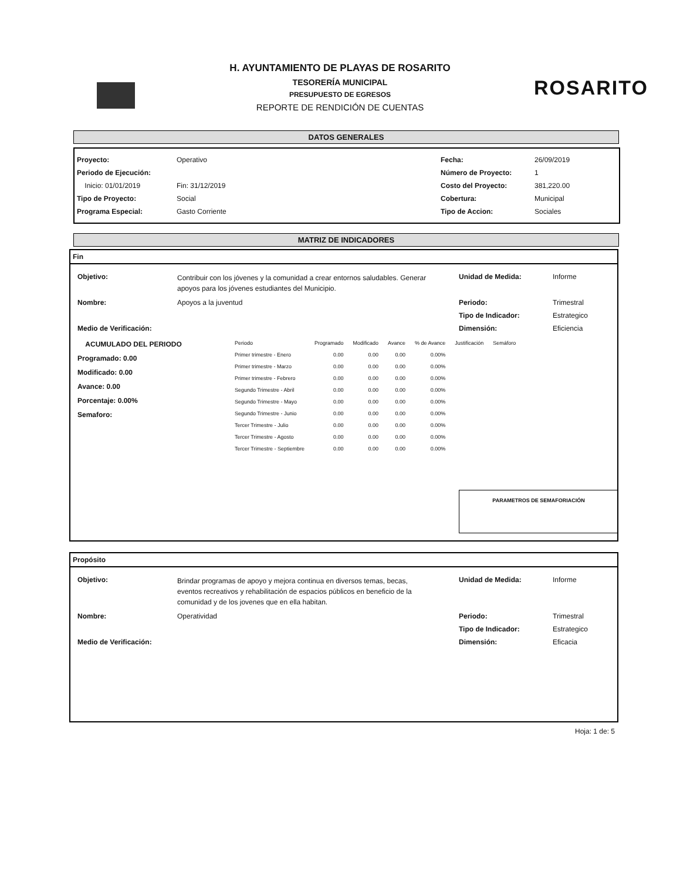ROSARITO
H. AYUNTAMIENTO DE PLAYAS DE ROSARITO
TESORERÍA MUNICIPAL
PRESUPUESTO DE EGRESOS
REPORTE DE RENDICIÓN DE CUENTAS
DATOS GENERALES
Proyecto: Operativo Fecha: 26/09/2019
Periodo de Ejecución: Número de Proyecto: 1
Inicio: 01/01/2019 Fin: 31/12/2019 Costo del Proyecto: 381,220.00
Tipo de Proyecto: Social Cobertura: Municipal
Programa Especial: Gasto Corriente Tipo de Accion: Sociales
MATRIZ DE INDICADORES
Fin
Objetivo: Contribuir con los jóvenes y la comunidad a crear entornos saludables. Generar apoyos para los jóvenes estudiantes del Municipio. Unidad de Medida: Informe
Nombre: Apoyos a la juventud Periodo: Trimestral
Tipo de Indicador: Estrategico
Medio de Verificación: Dimensión: Eficiencia
ACUMULADO DEL PERIODO
Programado: 0.00
Modificado: 0.00
Avance: 0.00
Porcentaje: 0.00%
Semaforo:
| Periodo | Programado | Modificado | Avance | % de Avance | Justificación | Semáforo |
| --- | --- | --- | --- | --- | --- | --- |
| Primer trimestre - Enero | 0.00 | 0.00 | 0.00 | 0.00% | | |
| Primer trimestre - Marzo | 0.00 | 0.00 | 0.00 | 0.00% | | |
| Primer trimestre - Febrero | 0.00 | 0.00 | 0.00 | 0.00% | | |
| Segundo Trimestre - Abril | 0.00 | 0.00 | 0.00 | 0.00% | | |
| Segundo Trimestre - Mayo | 0.00 | 0.00 | 0.00 | 0.00% | | |
| Segundo Trimestre - Junio | 0.00 | 0.00 | 0.00 | 0.00% | | |
| Tercer Trimestre - Julio | 0.00 | 0.00 | 0.00 | 0.00% | | |
| Tercer Trimestre - Agosto | 0.00 | 0.00 | 0.00 | 0.00% | | |
| Tercer Trimestre - Septiembre | 0.00 | 0.00 | 0.00 | 0.00% | | |
PARAMETROS DE SEMAFORIACIÓN
Propósito
Objetivo: Brindar programas de apoyo y mejora continua en diversos temas, becas, eventos recreativos y rehabilitación de espacios públicos en beneficio de la comunidad y de los jovenes que en ella habitan. Unidad de Medida: Informe
Nombre: Operatividad Periodo: Trimestral
Tipo de Indicador: Estrategico
Medio de Verificación: Dimensión: Eficacia
Hoja: 1 de: 5